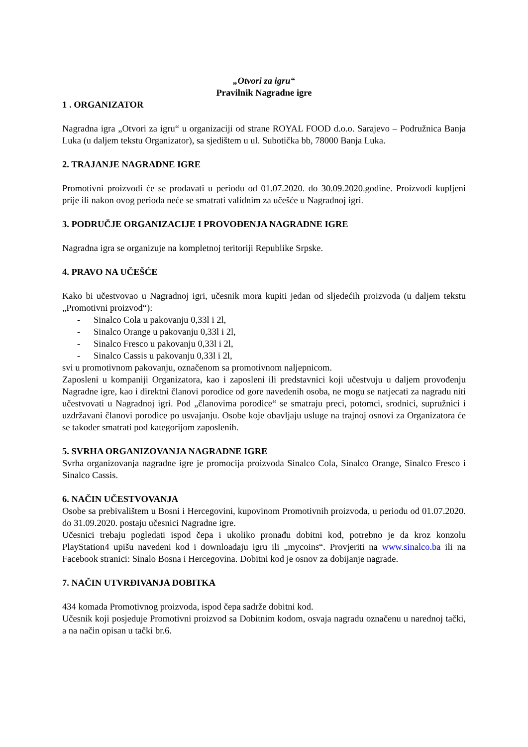„Otvori za igru“
Pravilnik Nagradne igre
1 . ORGANIZATOR
Nagradna igra „Otvori za igru“ u organizaciji od strane ROYAL FOOD d.o.o. Sarajevo – Podružnica Banja Luka (u daljem tekstu Organizator), sa sjedištem u ul. Subotička bb, 78000 Banja Luka.
2. TRAJANJE NAGRADNE IGRE
Promotivni proizvodi će se prodavati u periodu od 01.07.2020. do 30.09.2020.godine. Proizvodi kupljeni prije ili nakon ovog perioda neće se smatrati validnim za učešće u Nagradnoj igri.
3. PODRUČJE ORGANIZACIJE I PROVOĐENJA NAGRADNE IGRE
Nagradna igra se organizuje na kompletnoj teritoriji Republike Srpske.
4. PRAVO NA UČEŠĆE
Kako bi učestvovao u Nagradnoj igri, učesnik mora kupiti jedan od sljedećih proizvoda (u daljem tekstu „Promotivni proizvod“):
- Sinalco Cola u pakovanju 0,33l i 2l,
- Sinalco Orange u pakovanju 0,33l i 2l,
- Sinalco Fresco u pakovanju 0,33l i 2l,
- Sinalco Cassis u pakovanju 0,33l i 2l,
svi u promotivnom pakovanju, označenom sa promotivnom naljepnicom.
Zaposleni u kompaniji Organizatora, kao i zaposleni ili predstavnici koji učestvuju u daljem provođenju Nagradne igre, kao i direktni članovi porodice od gore navedenih osoba, ne mogu se natjecati za nagradu niti učestvovati u Nagradnoj igri. Pod „članovima porodice“ se smatraju preci, potomci, srodnici, supružnici i uzdržavani članovi porodice po usvajanju. Osobe koje obavljaju usluge na trajnoj osnovi za Organizatora će se također smatrati pod kategorijom zaposlenih.
5. SVRHA ORGANIZOVANJA NAGRADNE IGRE
Svrha organizovanja nagradne igre je promocija proizvoda Sinalco Cola, Sinalco Orange, Sinalco Fresco i Sinalco Cassis.
6. NAČIN UČESTVOVANJA
Osobe sa prebivalištem u Bosni i Hercegovini, kupovinom Promotivnih proizvoda, u periodu od 01.07.2020. do 31.09.2020. postaju učesnici Nagradne igre.
Učesnici trebaju pogledati ispod čepa i ukoliko pronađu dobitni kod, potrebno je da kroz konzolu PlayStation4 upišu navedeni kod i downloadaju igru ili „mycoins“. Provjeriti na www.sinalco.ba ili na Facebook stranici: Sinalo Bosna i Hercegovina. Dobitni kod je osnov za dobijanje nagrade.
7. NAČIN UTVRĐIVANJA DOBITKA
434 komada Promotivnog proizvoda, ispod čepa sadrže dobitni kod.
Učesnik koji posjeduje Promotivni proizvod sa Dobitnim kodom, osvaja nagradu označenu u narednoj tački, a na način opisan u tački br.6.